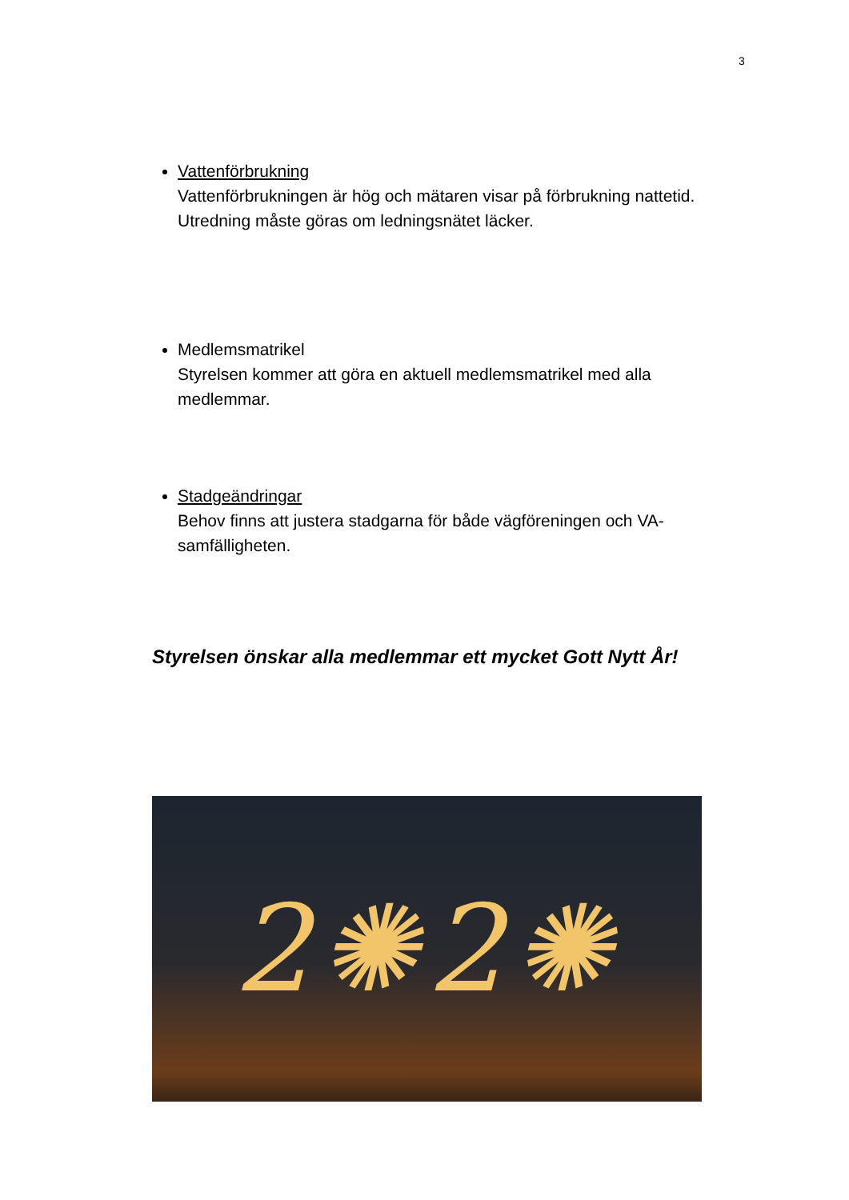3
Vattenförbrukning
Vattenförbrukningen är hög och mätaren visar på förbrukning nattetid. Utredning måste göras om ledningsnätet läcker.
Medlemsmatrikel
Styrelsen kommer att göra en aktuell medlemsmatrikel med alla medlemmar.
Stadgeändringar
Behov finns att justera stadgarna för både vägföreningen och VA-samfälligheten.
Styrelsen önskar alla medlemmar ett mycket Gott Nytt År!
2✺2✺